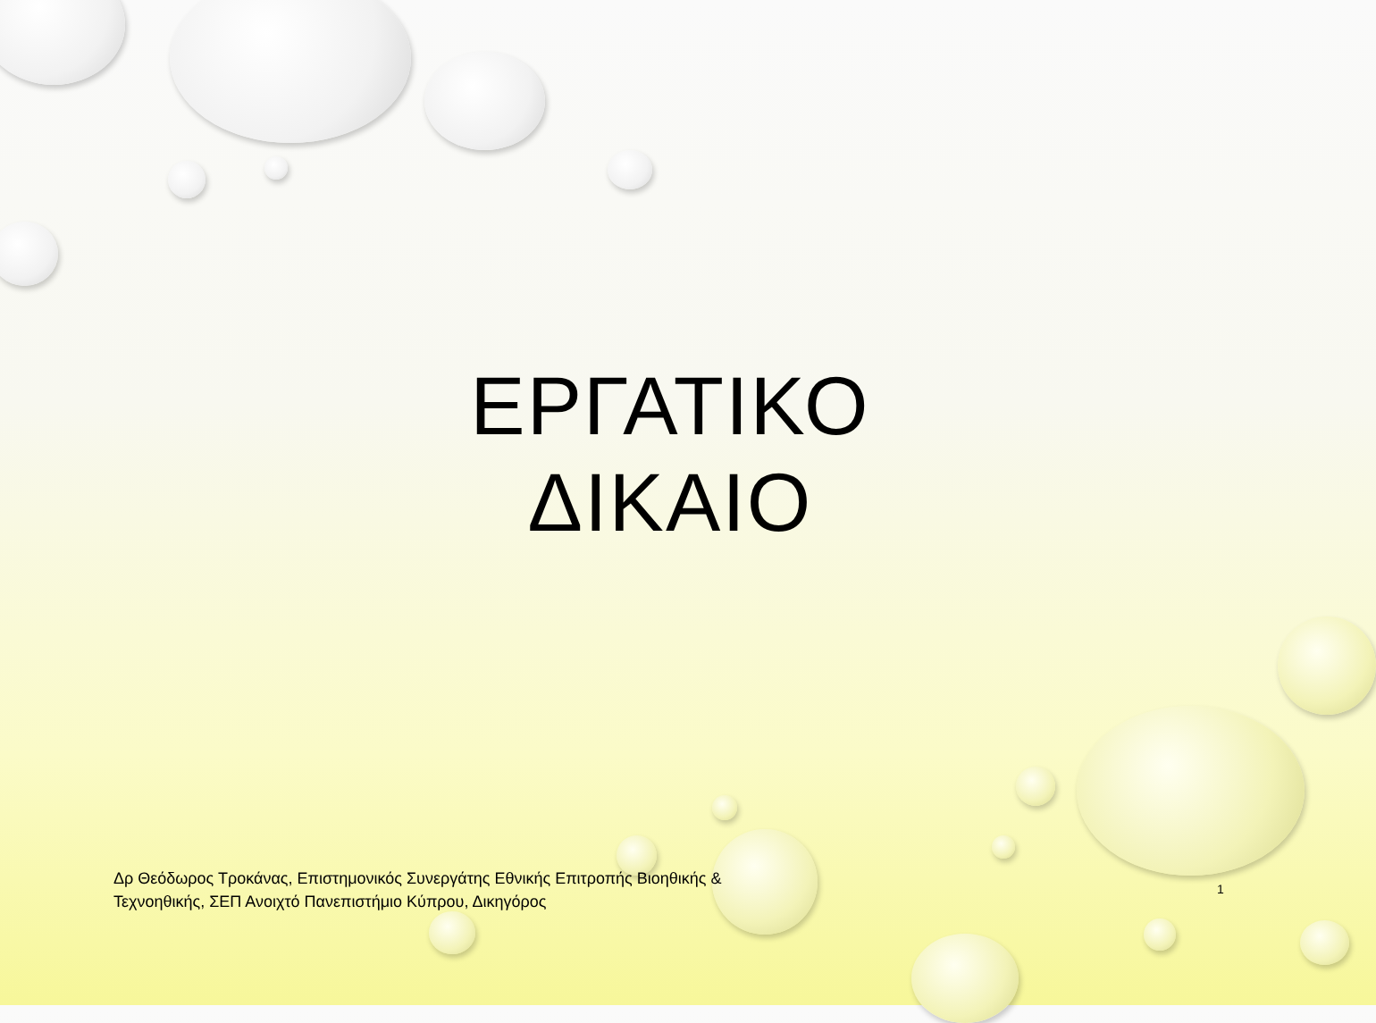ΕΡΓΑΤΙΚΟ
ΔΙΚΑΙΟ
Δρ Θεόδωρος Τροκάνας, Επιστημονικός Συνεργάτης Εθνικής Επιτροπής Βιοηθικής & Τεχνοηθικής, ΣΕΠ Ανοιχτό Πανεπιστήμιο Κύπρου, Δικηγόρος
1